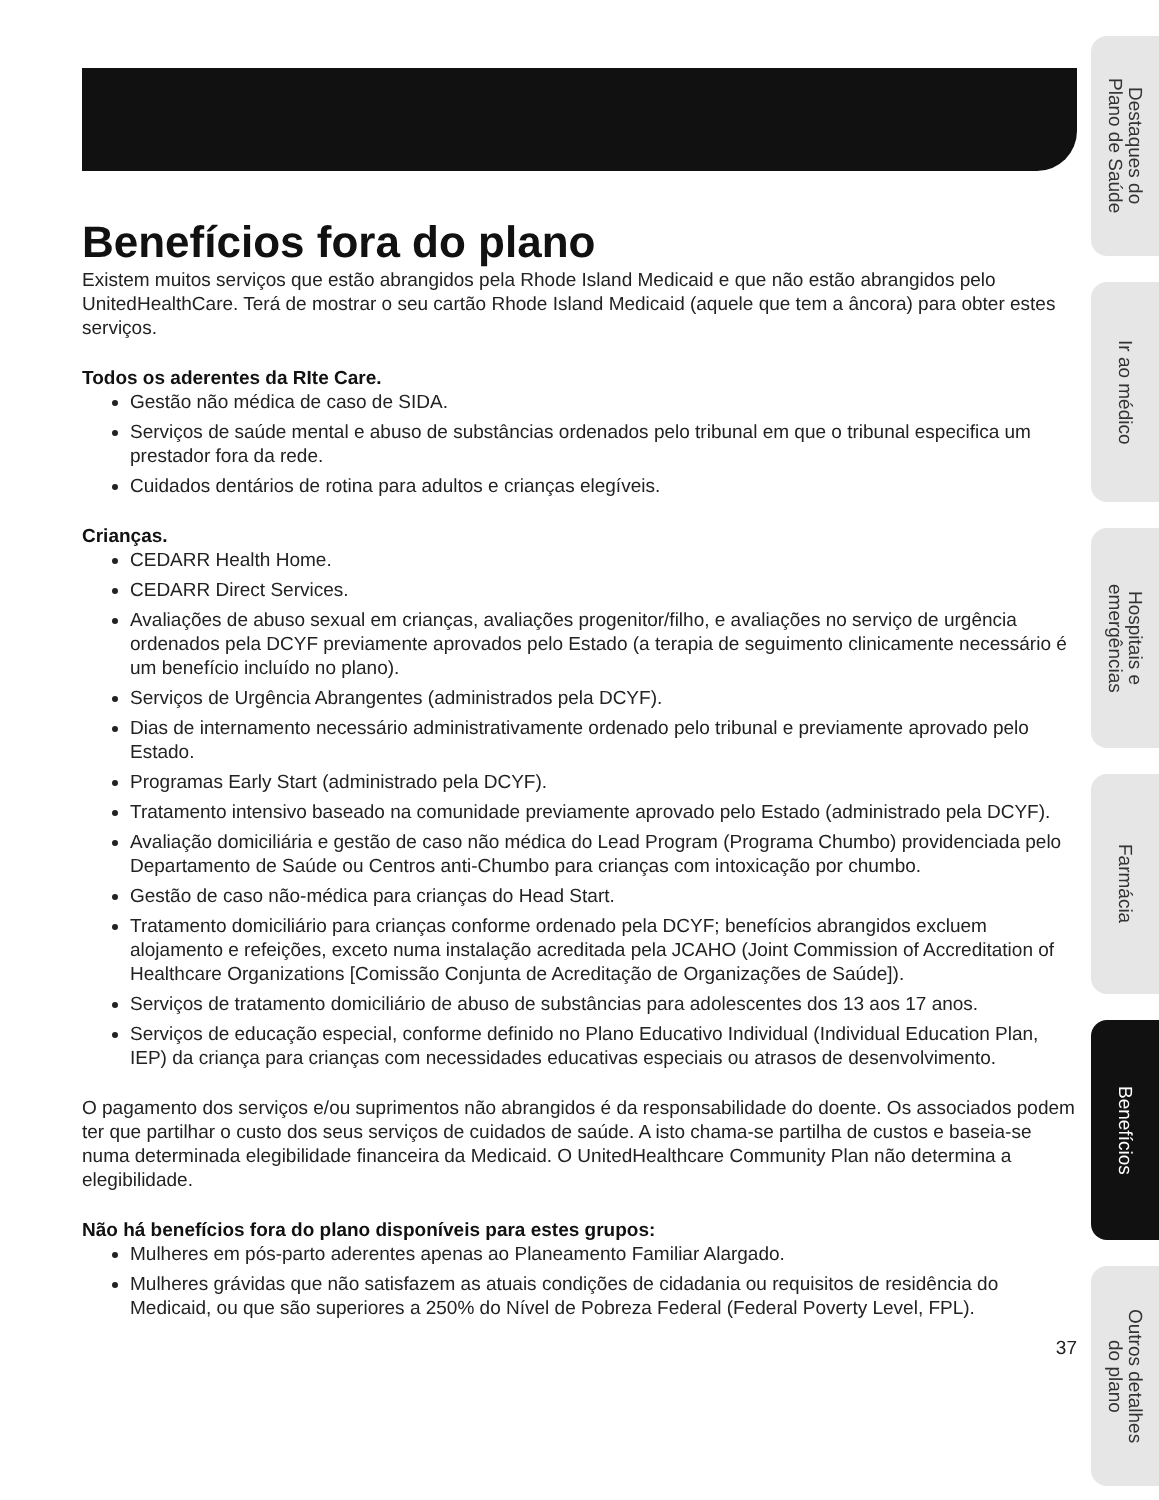Benefícios fora do plano
Existem muitos serviços que estão abrangidos pela Rhode Island Medicaid e que não estão abrangidos pelo UnitedHealthCare. Terá de mostrar o seu cartão Rhode Island Medicaid (aquele que tem a âncora) para obter estes serviços.
Todos os aderentes da RIte Care.
Gestão não médica de caso de SIDA.
Serviços de saúde mental e abuso de substâncias ordenados pelo tribunal em que o tribunal especifica um prestador fora da rede.
Cuidados dentários de rotina para adultos e crianças elegíveis.
Crianças.
CEDARR Health Home.
CEDARR Direct Services.
Avaliações de abuso sexual em crianças, avaliações progenitor/filho, e avaliações no serviço de urgência ordenados pela DCYF previamente aprovados pelo Estado (a terapia de seguimento clinicamente necessário é um benefício incluído no plano).
Serviços de Urgência Abrangentes (administrados pela DCYF).
Dias de internamento necessário administrativamente ordenado pelo tribunal e previamente aprovado pelo Estado.
Programas Early Start (administrado pela DCYF).
Tratamento intensivo baseado na comunidade previamente aprovado pelo Estado (administrado pela DCYF).
Avaliação domiciliária e gestão de caso não médica do Lead Program (Programa Chumbo) providenciada pelo Departamento de Saúde ou Centros anti-Chumbo para crianças com intoxicação por chumbo.
Gestão de caso não-médica para crianças do Head Start.
Tratamento domiciliário para crianças conforme ordenado pela DCYF; benefícios abrangidos excluem alojamento e refeições, exceto numa instalação acreditada pela JCAHO (Joint Commission of Accreditation of Healthcare Organizations [Comissão Conjunta de Acreditação de Organizações de Saúde]).
Serviços de tratamento domiciliário de abuso de substâncias para adolescentes dos 13 aos 17 anos.
Serviços de educação especial, conforme definido no Plano Educativo Individual (Individual Education Plan, IEP) da criança para crianças com necessidades educativas especiais ou atrasos de desenvolvimento.
O pagamento dos serviços e/ou suprimentos não abrangidos é da responsabilidade do doente. Os associados podem ter que partilhar o custo dos seus serviços de cuidados de saúde. A isto chama-se partilha de custos e baseia-se numa determinada elegibilidade financeira da Medicaid. O UnitedHealthcare Community Plan não determina a elegibilidade.
Não há benefícios fora do plano disponíveis para estes grupos:
Mulheres em pós-parto aderentes apenas ao Planeamento Familiar Alargado.
Mulheres grávidas que não satisfazem as atuais condições de cidadania ou requisitos de residência do Medicaid, ou que são superiores a 250% do Nível de Pobreza Federal (Federal Poverty Level, FPL).
37
Destaques do
Plano de Saúde
Ir ao médico
Hospitais e
emergências
Farmácia
Benefícios
Outros detalhes
do plano